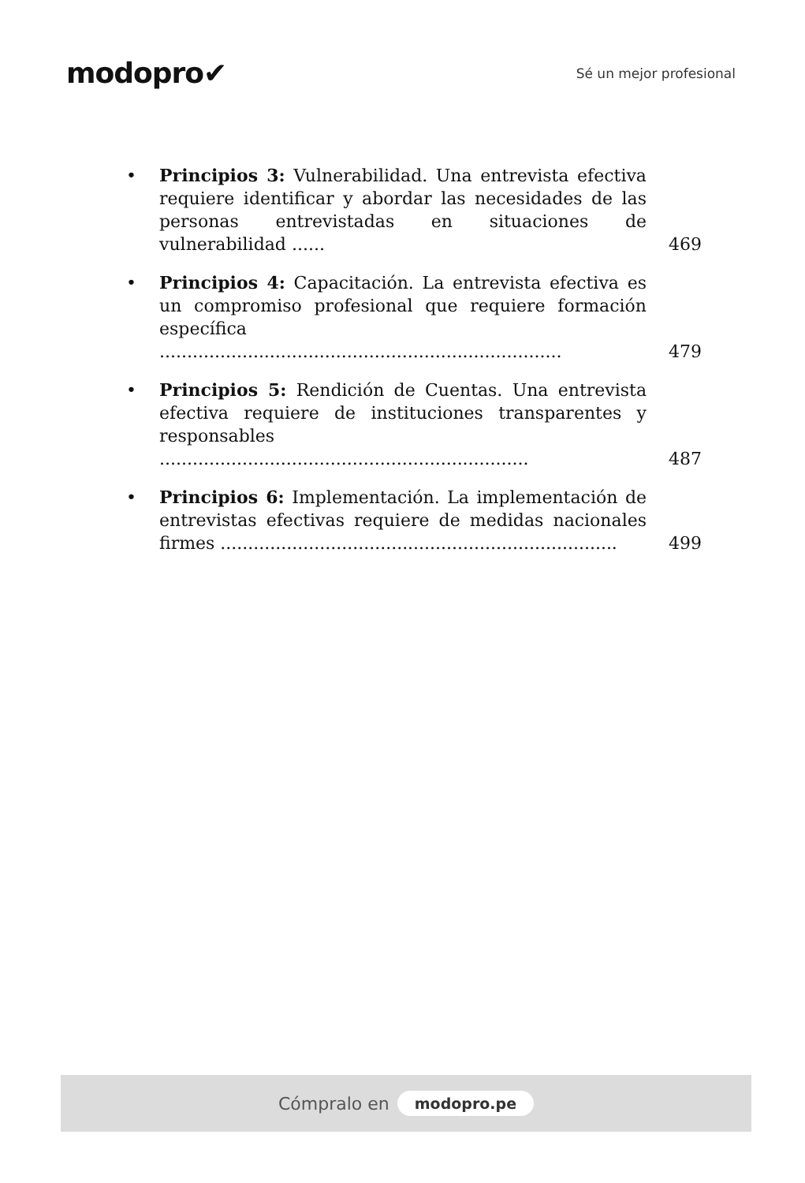modopro✔
Sé un mejor profesional
• Principios 3: Vulnerabilidad. Una entrevista efectiva requiere identificar y abordar las necesidades de las personas entrevistadas en situaciones de vulnerabilidad ...... 469
• Principios 4: Capacitación. La entrevista efectiva es un compromiso profesional que requiere formación específica ......................................................................... 479
• Principios 5: Rendición de Cuentas. Una entrevista efectiva requiere de instituciones transparentes y responsables ................................................................... 487
• Principios 6: Implementación. La implementación de entrevistas efectivas requiere de medidas nacionales firmes ........................................................................ 499
Cómpralo en modopro.pe